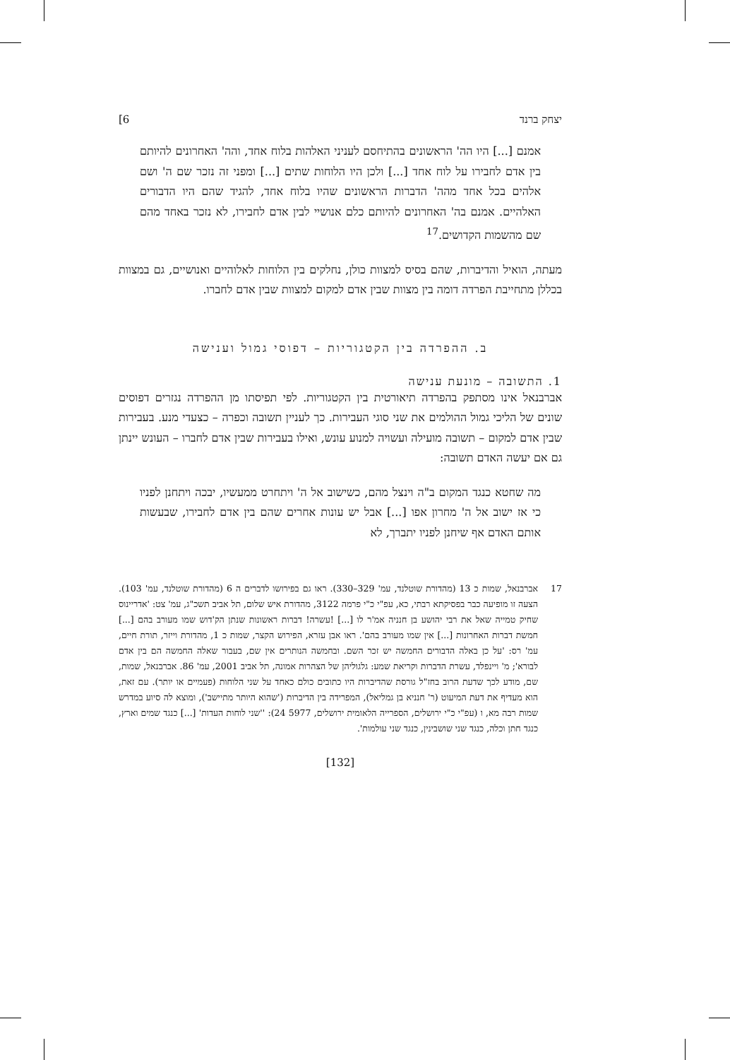יצחק ברנד 6]
אמנם [...] היו הה' הראשונים בהתיחסם לעניני האלהות בלוח אחד, והה' האחרונים להיותם בין אדם לחבירו על לוח אחד [...] ולכן היו הלוחות שתים [...] ומפני זה נזכר שם ה' ושם אלהים בכל אחד מהה' הדברות הראשונים שהיו בלוח אחד, להגיד שהם היו הדבורים האלהיים. אמנם בה' האחרונים להיותם כלם אנושיי לבין אדם לחבירו, לא נזכר באחד מהם שם מהשמות הקדושים.<sup>17</sup>
מעתה, הואיל והדיברות, שהם בסיס למצוות כולן, נחלקים בין הלוחות לאלוהיים ואנושיים, גם במצוות בכללן מתחייבת הפרדה דומה בין מצוות שבין אדם למקום למצוות שבין אדם לחברו.
ב. ההפרדה בין הקטגוריות – דפוסי גמול וענישה
1. התשובה – מונעת ענישה
אברבנאל אינו מסתפק בהפרדה תיאורטית בין הקטגוריות. לפי תפיסתו מן ההפרדה נגזרים דפוסים שונים של הליכי גמול ההולמים את שני סוגי העבירות. כך לעניין תשובה וכפרה – כצעדי מנע. בעבירות שבין אדם למקום – תשובה מועילה ועשויה למנוע עונש, ואילו בעבירות שבין אדם לחברו – העונש יינתן גם אם יעשה האדם תשובה:
מה שחטא כנגד המקום ב"ה וינצל מהם, כשישוב אל ה' ויתחרט ממעשיו, יבכה ויתחנן לפניו כי אז ישוב אל ה' מחרון אפו [...] אבל יש עונות אחרים שהם בין אדם לחבירו, שבעשות אותם האדם אף שיחנן לפניו יתברך, לא
17
אברבנאל, שמות כ 13 (מהדורת שוטלנד, עמ' 329–330). ראו גם בפירושו לדברים ה 6 (מהדורת שוטלנד, עמ' 103). הצעה זו מופיעה כבר בפסיקתא רבתי, כא, עפ"י כ"י פרמה 3122, מהדורת איש שלום, תל אביב תשכ"ג, עמ' צט: 'אדריינוס שחיק טמייה שאל את רבי יהושע בן חנניה אמ'ר לו [...] !עשרה! דברות ראשונות שנתן הק'דוש שמו מעורב בהם [...] חמשת דברות האחרונות [...] אין שמו מעורב בהם'. ראו אבן עזרא, הפירוש הקצר, שמות כ 1, מהדורת וייזר, תורת חיים, עמ' רס: 'על כן באלה הדבורים החמשה יש זכר השם. ובחמשה הנותרים אין שם, בעבור שאלה החמשה הם בין אדם לבורא'; מ' ויינפלד, עשרת הדברות וקריאת שמע: גלגוליהן של הצהרות אמונה, תל אביב 2001, עמ' 86. אברבנאל, שמות, שם, מודע לכך שדעת הרוב בחז"ל גורסת שהדיברות היו כתובים כולם כאחד על שני הלוחות (פעמיים או יותר). עם זאת, הוא מעדיף את דעת המיעוט (ר' חנניא בן גמליאל), המפרידה בין הדיברות ('שהוא היותר מתיישב'), ומוצא לה סיוע במדרש שמות רבה מא, ו (עפ"י כ"י ירושלים, הספרייה הלאומית ירושלים, 5977 24): ''שני לוחות העדות' [...] כנגד שמים וארץ, כנגד חתן וכלה, כנגד שני שושבינין, כנגד שני עולמות'.
[132]